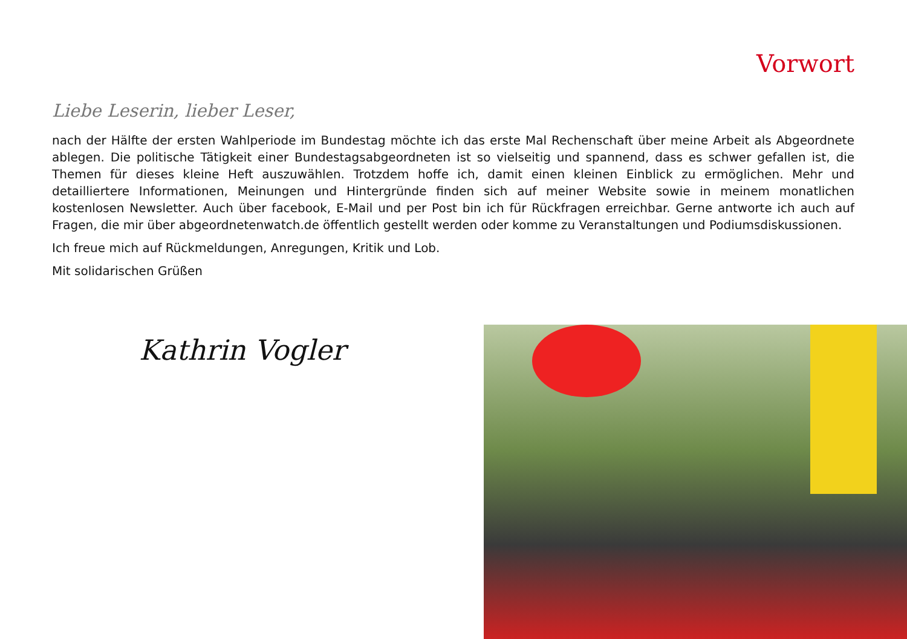Vorwort
Liebe Leserin, lieber Leser,
nach der Hälfte der ersten Wahlperiode im Bundestag möchte ich das erste Mal Rechenschaft über meine Arbeit als Abgeordnete ablegen. Die politische Tätigkeit einer Bundestagsabgeordneten ist so vielseitig und spannend, dass es schwer gefallen ist, die Themen für dieses kleine Heft auszuwählen. Trotzdem hoffe ich, damit einen kleinen Einblick zu ermöglichen. Mehr und detailliertere Informationen, Meinungen und Hintergründe finden sich auf meiner Website sowie in meinem monatlichen kostenlosen Newsletter. Auch über facebook, E-Mail und per Post bin ich für Rückfragen erreichbar. Gerne antworte ich auch auf Fragen, die mir über abgeordnetenwatch.de öffentlich gestellt werden oder komme zu Veranstaltungen und Podiumsdiskussionen.
Ich freue mich auf Rückmeldungen, Anregungen, Kritik und Lob.
Mit solidarischen Grüßen
Kathrin Vogler